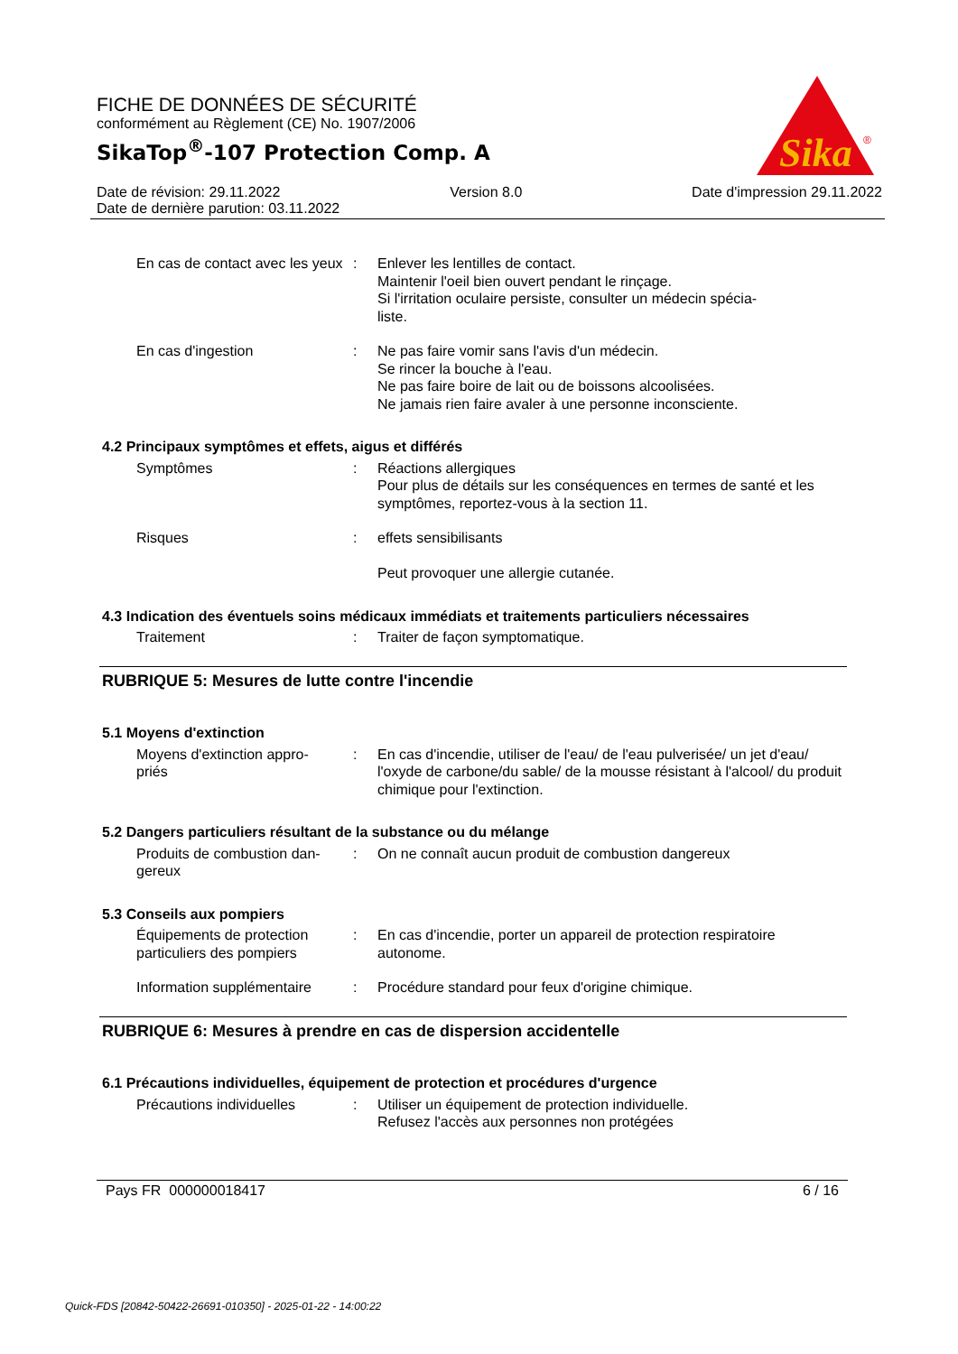FICHE DE DONNÉES DE SÉCURITÉ
conformément au Règlement (CE) No. 1907/2006
SikaTop<sup>®</sup>-107 Protection Comp. A
Sika
®
Date de révision: 29.11.2022 Version 8.0 Date d'impression 29.11.2022
Date de dernière parution: 03.11.2022
En cas de contact avec les yeux
: Enlever les lentilles de contact.
Maintenir l'oeil bien ouvert pendant le rinçage.
Si l'irritation oculaire persiste, consulter un médecin spécia-
liste.
En cas d'ingestion : Ne pas faire vomir sans l'avis d'un médecin.
Se rincer la bouche à l'eau.
Ne pas faire boire de lait ou de boissons alcoolisées.
Ne jamais rien faire avaler à une personne inconsciente.
4.2 Principaux symptômes et effets, aigus et différés
Symptômes : Réactions allergiques
Pour plus de détails sur les conséquences en termes de santé et les symptômes, reportez-vous à la section 11.
Risques : effets sensibilisants
Peut provoquer une allergie cutanée.
4.3 Indication des éventuels soins médicaux immédiats et traitements particuliers nécessaires
Traitement : Traiter de façon symptomatique.
RUBRIQUE 5: Mesures de lutte contre l'incendie
5.1 Moyens d'extinction
Moyens d'extinction appro-
priés
: En cas d'incendie, utiliser de l'eau/ de l'eau pulverisée/ un jet d'eau/ l'oxyde de carbone/du sable/ de la mousse résistant à l'alcool/ du produit chimique pour l'extinction.
5.2 Dangers particuliers résultant de la substance ou du mélange
Produits de combustion dan-
gereux
: On ne connaît aucun produit de combustion dangereux
5.3 Conseils aux pompiers
Équipements de protection particuliers des pompiers
: En cas d'incendie, porter un appareil de protection respiratoire autonome.
Information supplémentaire
: Procédure standard pour feux d'origine chimique.
RUBRIQUE 6: Mesures à prendre en cas de dispersion accidentelle
6.1 Précautions individuelles, équipement de protection et procédures d'urgence
Précautions individuelles : Utiliser un équipement de protection individuelle.
Refusez l'accès aux personnes non protégées
Pays FR 000000018417 6 / 16
Quick-FDS [20842-50422-26691-010350] - 2025-01-22 - 14:00:22